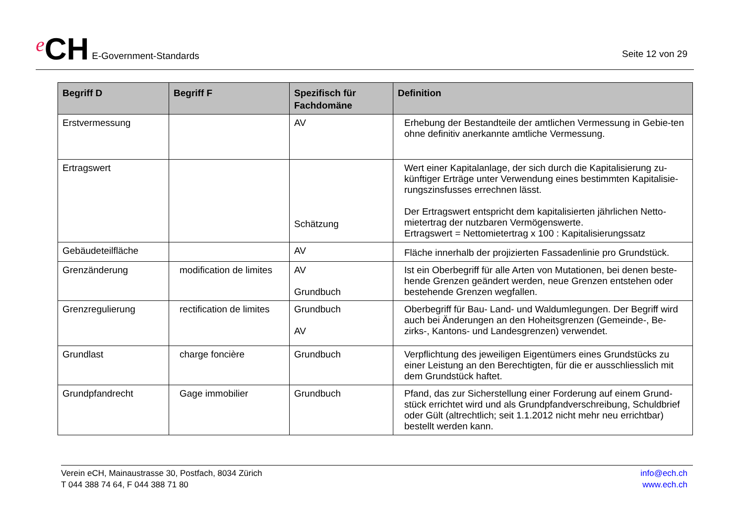e CH E-Government-Standards
Seite 12 von 29
| Begriff D | Begriff F | Spezifisch für Fachdomäne | Definition |
| --- | --- | --- | --- |
| Erstvermessung | | AV | Erhebung der Bestandteile der amtlichen Vermessung in Gebie-ten ohne definitiv anerkannte amtliche Vermessung. |
| Ertragswert | | Schätzung | Wert einer Kapitalanlage, der sich durch die Kapitalisierung zu-künftiger Erträge unter Verwendung eines bestimmten Kapitalisie-rungszinsfusses errechnen lässt. Der Ertragswert entspricht dem kapitalisierten jährlichen Netto-mietertrag der nutzbaren Vermögenswerte. Ertragswert = Nettomietertrag x 100 : Kapitalisierungssatz |
| Gebäudeteilfläche | | AV | Fläche innerhalb der projizierten Fassadenlinie pro Grundstück. |
| Grenzänderung | modification de limites | AV Grundbuch | Ist ein Oberbegriff für alle Arten von Mutationen, bei denen beste-hende Grenzen geändert werden, neue Grenzen entstehen oder bestehende Grenzen wegfallen. |
| Grenzregulierung | rectification de limites | Grundbuch AV | Oberbegriff für Bau- Land- und Waldumlegungen. Der Begriff wird auch bei Änderungen an den Hoheitsgrenzen (Gemeinde-, Be-zirks-, Kantons- und Landesgrenzen) verwendet. |
| Grundlast | charge foncière | Grundbuch | Verpflichtung des jeweiligen Eigentümers eines Grundstücks zu einer Leistung an den Berechtigten, für die er ausschliesslich mit dem Grundstück haftet. |
| Grundpfandrecht | Gage immobilier | Grundbuch | Pfand, das zur Sicherstellung einer Forderung auf einem Grund-stück errichtet wird und als Grundpfandverschreibung, Schuldbrief oder Gült (altrechtlich; seit 1.1.2012 nicht mehr neu errichtbar) bestellt werden kann. |
Verein eCH, Mainaustrasse 30, Postfach, 8034 Zürich
T 044 388 74 64, F 044 388 71 80
info@ech.ch
www.ech.ch